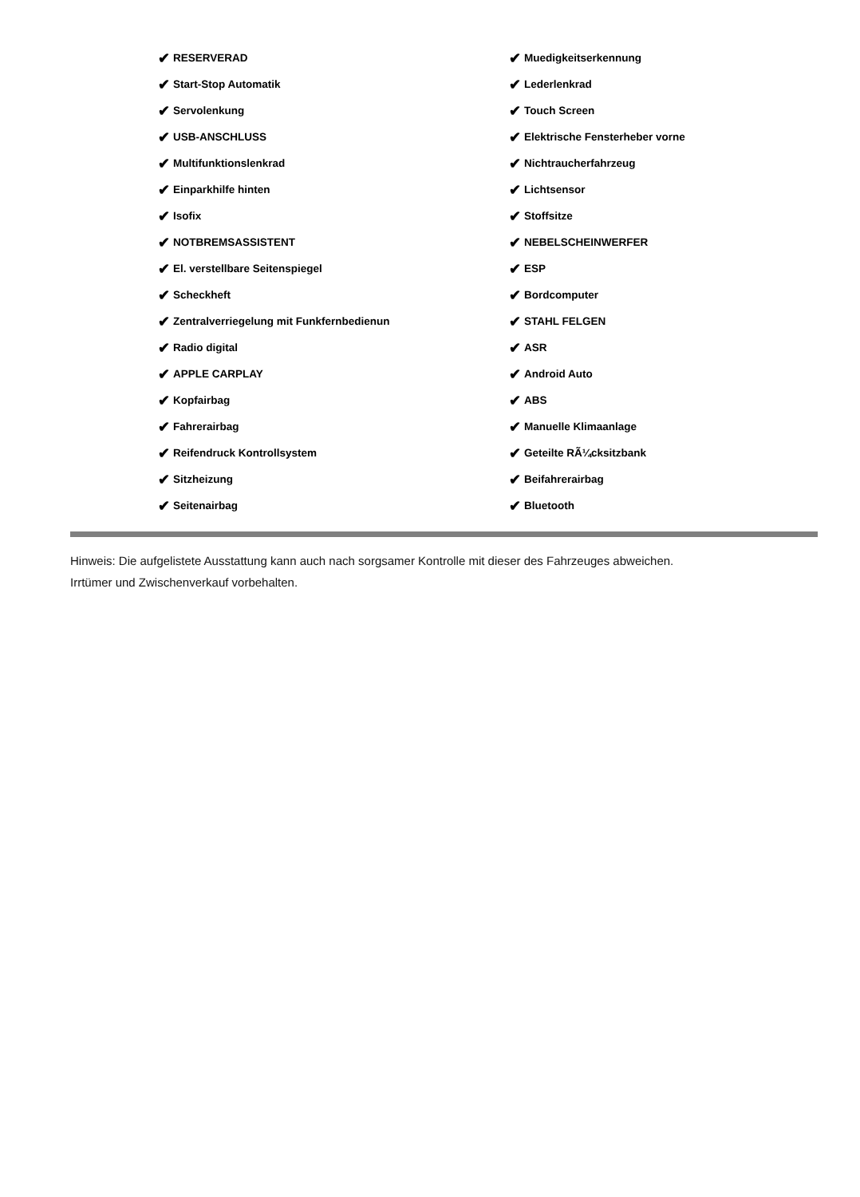✔ RESERVERAD
✔ Start-Stop Automatik
✔ Servolenkung
✔ USB-ANSCHLUSS
✔ Multifunktionslenkrad
✔ Einparkhilfe hinten
✔ Isofix
✔ NOTBREMSASSISTENT
✔ El. verstellbare Seitenspiegel
✔ Scheckheft
✔ Zentralverriegelung mit Funkfernbedienun
✔ Radio digital
✔ APPLE CARPLAY
✔ Kopfairbag
✔ Fahrerairbag
✔ Reifendruck Kontrollsystem
✔ Sitzheizung
✔ Seitenairbag
✔ Muedigkeitserkennung
✔ Lederlenkrad
✔ Touch Screen
✔ Elektrische Fensterheber vorne
✔ Nichtraucherfahrzeug
✔ Lichtsensor
✔ Stoffsitze
✔ NEBELSCHEINWERFER
✔ ESP
✔ Bordcomputer
✔ STAHL FELGEN
✔ ASR
✔ Android Auto
✔ ABS
✔ Manuelle Klimaanlage
✔ Geteilte RÃ¼cksitzbank
✔ Beifahrerairbag
✔ Bluetooth
Hinweis: Die aufgelistete Ausstattung kann auch nach sorgsamer Kontrolle mit dieser des Fahrzeuges abweichen. Irrtümer und Zwischenverkauf vorbehalten.